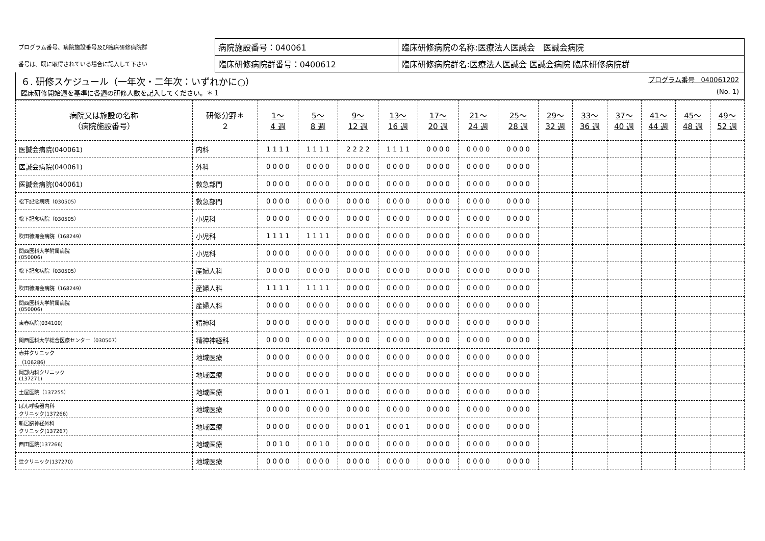| プログラム番号、病院施設番号及び臨床研修病院群 | 病院施設番号：040061 | 臨床研修病院の名称:医療法人医誠会 医誠会病院 |
| 番号は、既に取得されている場合に記入して下さい | 臨床研修病院群番号：0400612 | 臨床研修病院群名:医療法人医誠会 医誠会病院 臨床研修病院群 |
６. 研修スケジュール（一年次・二年次：いずれかに○） プログラム番号　040061202
臨床研修開始週を基準に各週の研修人数を記入してください。＊１ (No. 1)
| 病院又は施設の名称 （病院施設番号） | 研修分野＊ ２ | 1～ 4 週 | 5～ 8 週 | 9～ 12 週 | 13～ 16 週 | 17～ 20 週 | 21～ 24 週 | 25～ 28 週 | 29～ 32 週 | 33～ 36 週 | 37～ 40 週 | 41～ 44 週 | 45～ 48 週 | 49～ 52 週 |
| --- | --- | --- | --- | --- | --- | --- | --- | --- | --- | --- | --- | --- | --- | --- |
| 医誠会病院(040061) | 内科 | 1 1 1 1 | 1 1 1 1 | 2 2 2 2 | 1 1 1 1 | 0 0 0 0 | 0 0 0 0 | 0 0 0 0 | | | | | | |
| 医誠会病院(040061) | 外科 | 0 0 0 0 | 0 0 0 0 | 0 0 0 0 | 0 0 0 0 | 0 0 0 0 | 0 0 0 0 | 0 0 0 0 | | | | | | |
| 医誠会病院(040061) | 救急部門 | 0 0 0 0 | 0 0 0 0 | 0 0 0 0 | 0 0 0 0 | 0 0 0 0 | 0 0 0 0 | 0 0 0 0 | | | | | | |
| 松下記念病院（030505） | 救急部門 | 0 0 0 0 | 0 0 0 0 | 0 0 0 0 | 0 0 0 0 | 0 0 0 0 | 0 0 0 0 | 0 0 0 0 | | | | | | |
| 松下記念病院（030505） | 小児科 | 0 0 0 0 | 0 0 0 0 | 0 0 0 0 | 0 0 0 0 | 0 0 0 0 | 0 0 0 0 | 0 0 0 0 | | | | | | |
| 吹田徳洲会病院（168249） | 小児科 | 1 1 1 1 | 1 1 1 1 | 0 0 0 0 | 0 0 0 0 | 0 0 0 0 | 0 0 0 0 | 0 0 0 0 | | | | | | |
| 関西医科大学附属病院 (050006) | 小児科 | 0 0 0 0 | 0 0 0 0 | 0 0 0 0 | 0 0 0 0 | 0 0 0 0 | 0 0 0 0 | 0 0 0 0 | | | | | | |
| 松下記念病院（030505） | 産婦人科 | 0 0 0 0 | 0 0 0 0 | 0 0 0 0 | 0 0 0 0 | 0 0 0 0 | 0 0 0 0 | 0 0 0 0 | | | | | | |
| 吹田徳洲会病院（168249） | 産婦人科 | 1 1 1 1 | 1 1 1 1 | 0 0 0 0 | 0 0 0 0 | 0 0 0 0 | 0 0 0 0 | 0 0 0 0 | | | | | | |
| 関西医科大学附属病院 (050006) | 産婦人科 | 0 0 0 0 | 0 0 0 0 | 0 0 0 0 | 0 0 0 0 | 0 0 0 0 | 0 0 0 0 | 0 0 0 0 | | | | | | |
| 東春病院(034100) | 精神科 | 0 0 0 0 | 0 0 0 0 | 0 0 0 0 | 0 0 0 0 | 0 0 0 0 | 0 0 0 0 | 0 0 0 0 | | | | | | |
| 関西医科大学総合医療センター（030507） | 精神神経科 | 0 0 0 0 | 0 0 0 0 | 0 0 0 0 | 0 0 0 0 | 0 0 0 0 | 0 0 0 0 | 0 0 0 0 | | | | | | |
| 赤井クリニック （106286） | 地域医療 | 0 0 0 0 | 0 0 0 0 | 0 0 0 0 | 0 0 0 0 | 0 0 0 0 | 0 0 0 0 | 0 0 0 0 | | | | | | |
| 岡部内科クリニック (137271) | 地域医療 | 0 0 0 0 | 0 0 0 0 | 0 0 0 0 | 0 0 0 0 | 0 0 0 0 | 0 0 0 0 | 0 0 0 0 | | | | | | |
| 土屋医院（137255） | 地域医療 | 0 0 0 1 | 0 0 0 1 | 0 0 0 0 | 0 0 0 0 | 0 0 0 0 | 0 0 0 0 | 0 0 0 0 | | | | | | |
| ばん呼吸器内科 クリニック(137266) | 地域医療 | 0 0 0 0 | 0 0 0 0 | 0 0 0 0 | 0 0 0 0 | 0 0 0 0 | 0 0 0 0 | 0 0 0 0 | | | | | | |
| 新居脳神経外科 クリニック(137267) | 地域医療 | 0 0 0 0 | 0 0 0 0 | 0 0 0 1 | 0 0 0 1 | 0 0 0 0 | 0 0 0 0 | 0 0 0 0 | | | | | | |
| 西田医院(137266) | 地域医療 | 0 0 1 0 | 0 0 1 0 | 0 0 0 0 | 0 0 0 0 | 0 0 0 0 | 0 0 0 0 | 0 0 0 0 | | | | | | |
| 辻クリニック(137270) | 地域医療 | 0 0 0 0 | 0 0 0 0 | 0 0 0 0 | 0 0 0 0 | 0 0 0 0 | 0 0 0 0 | 0 0 0 0 | | | | | | |